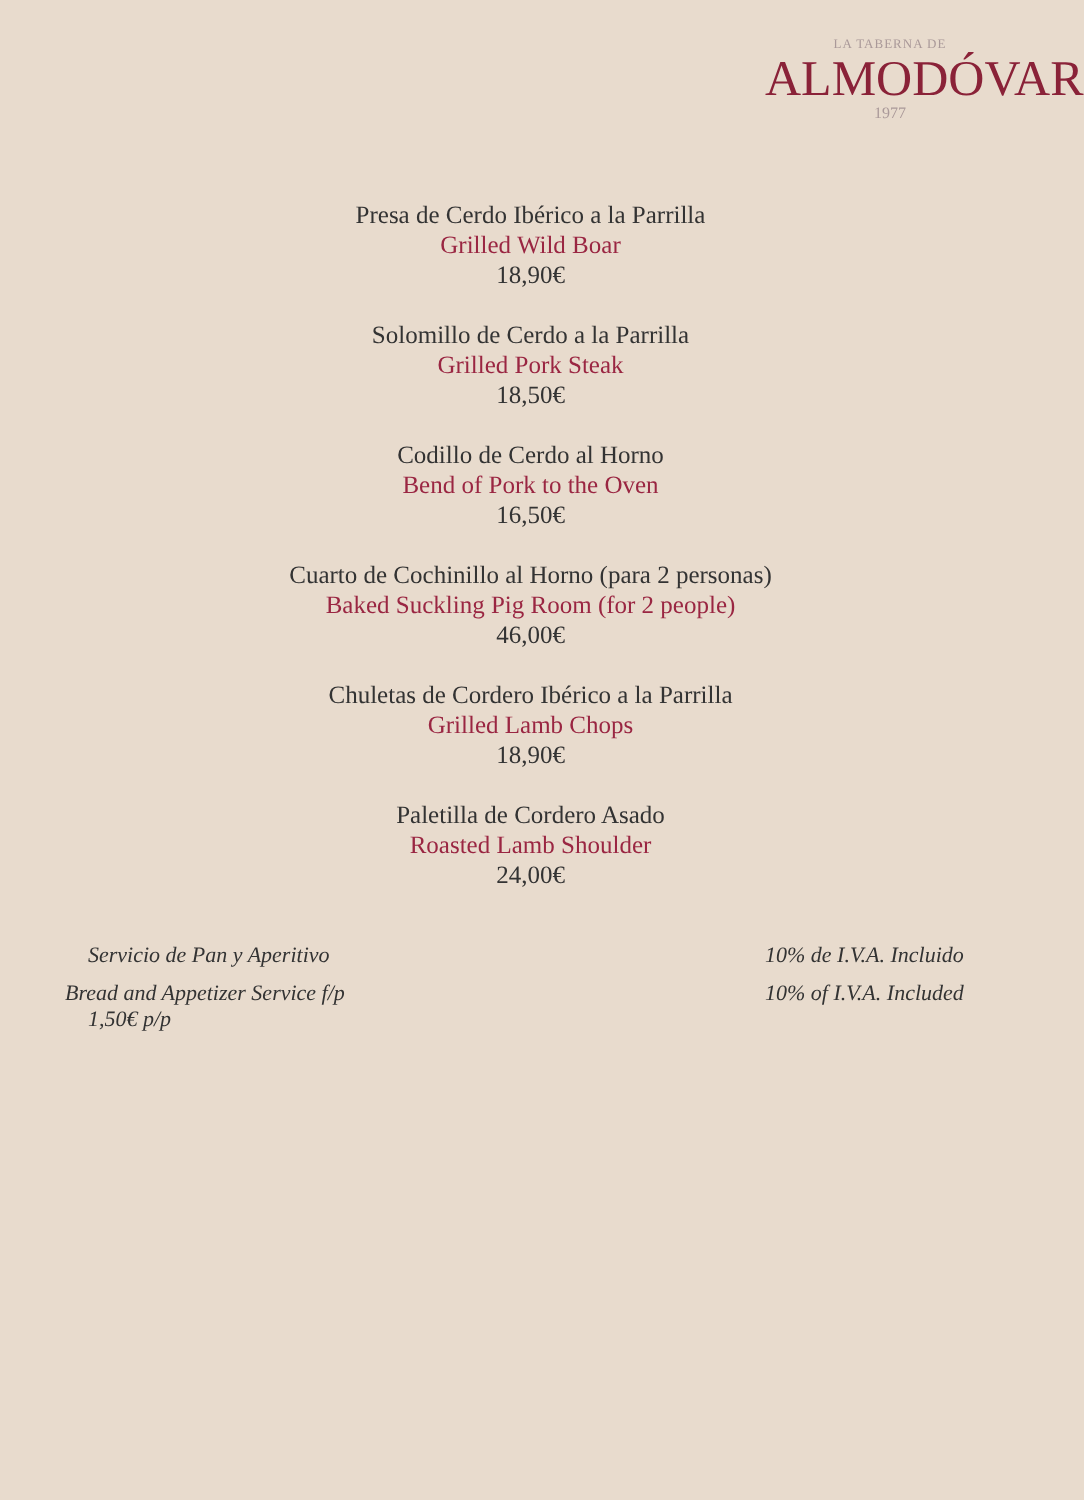LA TABERNA DE
ALMODÓVAR
1977
Presa de Cerdo Ibérico a la Parrilla
Grilled Wild Boar
18,90€
Solomillo de Cerdo a la Parrilla
Grilled Pork Steak
18,50€
Codillo de Cerdo al Horno
Bend of Pork to the Oven
16,50€
Cuarto de Cochinillo al Horno (para 2 personas)
Baked Suckling Pig Room (for 2 people)
46,00€
Chuletas de Cordero Ibérico a la Parrilla
Grilled Lamb Chops
18,90€
Paletilla de Cordero Asado
Roasted Lamb Shoulder
24,00€
Servicio de Pan y Aperitivo
Bread and Appetizer Service f/p
1,50€ p/p
10% de I.V.A. Incluido
10% of I.V.A. Included